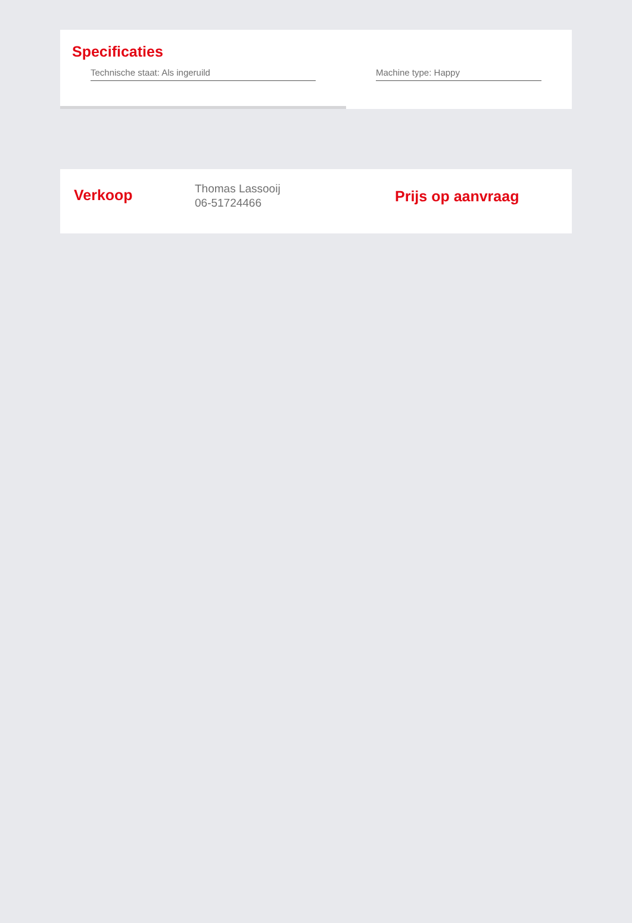Specificaties
Technische staat: Als ingeruild Machine type: Happy
Verkoop
Thomas Lassooij
06-51724466
Prijs op aanvraag